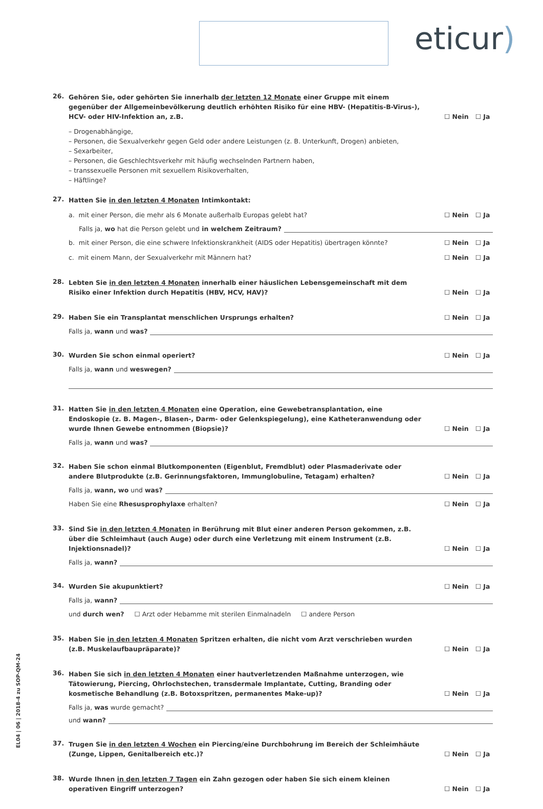eticur)
EL04 | 06 | 2018-4 zu SOP-QM-24
26.
Gehören Sie, oder gehörten Sie innerhalb der letzten 12 Monate einer Gruppe mit einem gegenüber der Allgemeinbevölkerung deutlich erhöhten Risiko für eine HBV- (Hepatitis-B-Virus-), HCV- oder HIV-Infektion an, z.B.
☐ Nein ☐ Ja
– Drogenabhängige,
– Personen, die Sexualverkehr gegen Geld oder andere Leistungen (z. B. Unterkunft, Drogen) anbieten,
– Sexarbeiter,
– Personen, die Geschlechtsverkehr mit häufig wechselnden Partnern haben,
– transsexuelle Personen mit sexuellem Risikoverhalten,
– Häftlinge?
27.
Hatten Sie in den letzten 4 Monaten Intimkontakt:
a. mit einer Person, die mehr als 6 Monate außerhalb Europas gelebt hat?
☐ Nein ☐ Ja
Falls ja, wo hat die Person gelebt und in welchem Zeitraum?
b. mit einer Person, die eine schwere Infektionskrankheit (AIDS oder Hepatitis) übertragen könnte?
☐ Nein ☐ Ja
c. mit einem Mann, der Sexualverkehr mit Männern hat?
☐ Nein ☐ Ja
28.
Lebten Sie in den letzten 4 Monaten innerhalb einer häuslichen Lebensgemeinschaft mit dem Risiko einer Infektion durch Hepatitis (HBV, HCV, HAV)?
☐ Nein ☐ Ja
29.
Haben Sie ein Transplantat menschlichen Ursprungs erhalten?
☐ Nein ☐ Ja
Falls ja, wann und was?
30.
Wurden Sie schon einmal operiert?
☐ Nein ☐ Ja
Falls ja, wann und weswegen?
31.
Hatten Sie in den letzten 4 Monaten eine Operation, eine Gewebetransplantation, eine Endoskopie (z. B. Magen-, Blasen-, Darm- oder Gelenkspiegelung), eine Katheteranwendung oder wurde Ihnen Gewebe entnommen (Biopsie)?
☐ Nein ☐ Ja
Falls ja, wann und was?
32.
Haben Sie schon einmal Blutkomponenten (Eigenblut, Fremdblut) oder Plasmaderivate oder andere Blutprodukte (z.B. Gerinnungsfaktoren, Immunglobuline, Tetagam) erhalten?
☐ Nein ☐ Ja
Falls ja, wann, wo und was?
Haben Sie eine Rhesusprophylaxe erhalten?
☐ Nein ☐ Ja
33.
Sind Sie in den letzten 4 Monaten in Berührung mit Blut einer anderen Person gekommen, z.B. über die Schleimhaut (auch Auge) oder durch eine Verletzung mit einem Instrument (z.B. Injektionsnadel)?
☐ Nein ☐ Ja
Falls ja, wann?
34.
Wurden Sie akupunktiert?
☐ Nein ☐ Ja
Falls ja, wann?
und durch wen? ☐ Arzt oder Hebamme mit sterilen Einmalnadeln ☐ andere Person
35.
Haben Sie in den letzten 4 Monaten Spritzen erhalten, die nicht vom Arzt verschrieben wurden (z.B. Muskelaufbaupräparate)?
☐ Nein ☐ Ja
36.
Haben Sie sich in den letzten 4 Monaten einer hautverletzenden Maßnahme unterzogen, wie Tätowierung, Piercing, Ohrlochstechen, transdermale Implantate, Cutting, Branding oder kosmetische Behandlung (z.B. Botoxspritzen, permanentes Make-up)?
☐ Nein ☐ Ja
Falls ja, was wurde gemacht?
und wann?
37.
Trugen Sie in den letzten 4 Wochen ein Piercing/eine Durchbohrung im Bereich der Schleimhäute (Zunge, Lippen, Genitalbereich etc.)?
☐ Nein ☐ Ja
38.
Wurde Ihnen in den letzten 7 Tagen ein Zahn gezogen oder haben Sie sich einem kleinen operativen Eingriff unterzogen?
☐ Nein ☐ Ja